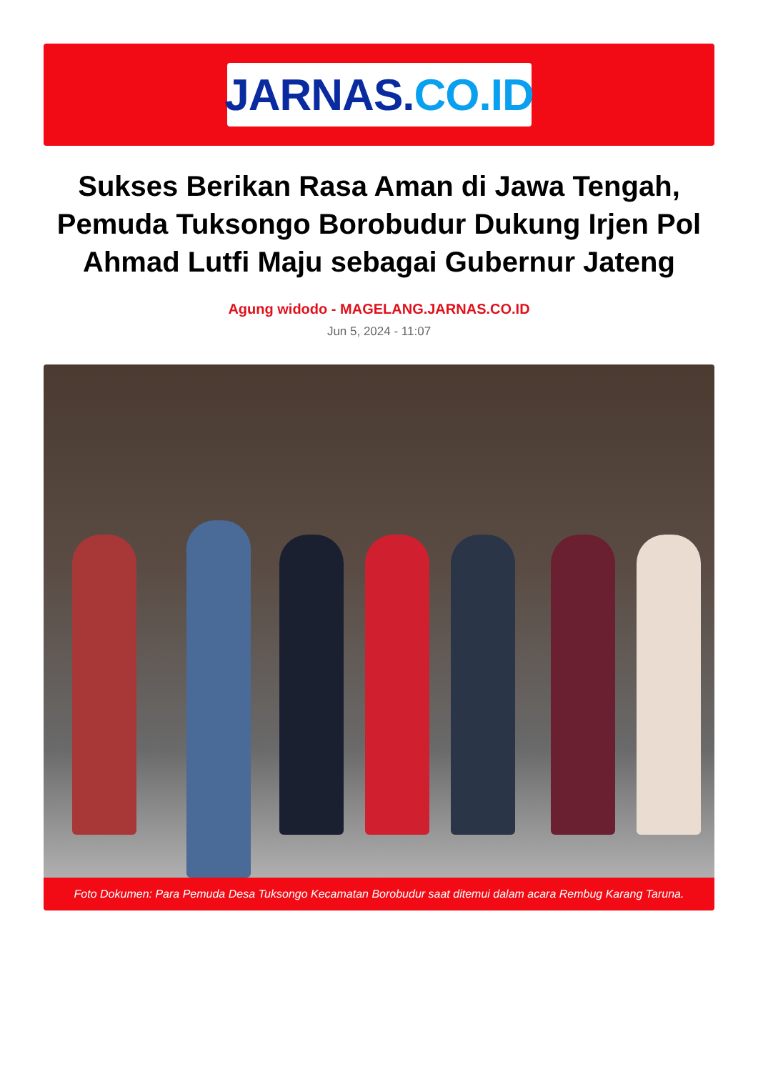JARNAS. CO.ID
Sukses Berikan Rasa Aman di Jawa Tengah, Pemuda Tuksongo Borobudur Dukung Irjen Pol Ahmad Lutfi Maju sebagai Gubernur Jateng
Agung widodo - MAGELANG.JARNAS.CO.ID
Jun 5, 2024 - 11:07
Foto Dokumen: Para Pemuda Desa Tuksongo Kecamatan Borobudur saat ditemui dalam acara Rembug Karang Taruna.